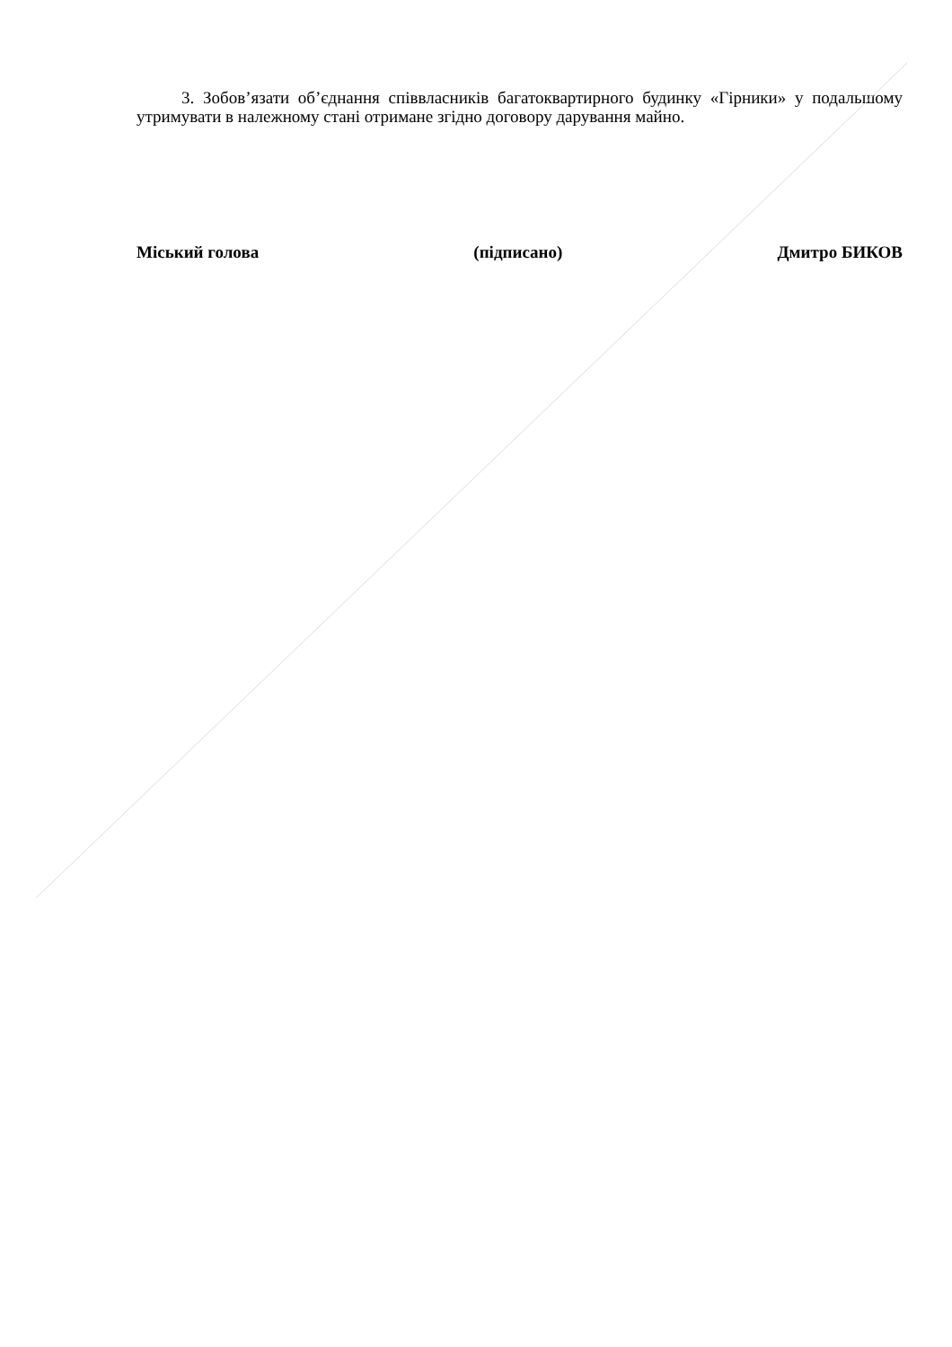3. Зобов’язати об’єднання співвласників багатоквартирного будинку «Гірники» у подальшому утримувати в належному стані отримане згідно договору дарування майно.
Міський голова (підписано) Дмитро БИКОВ